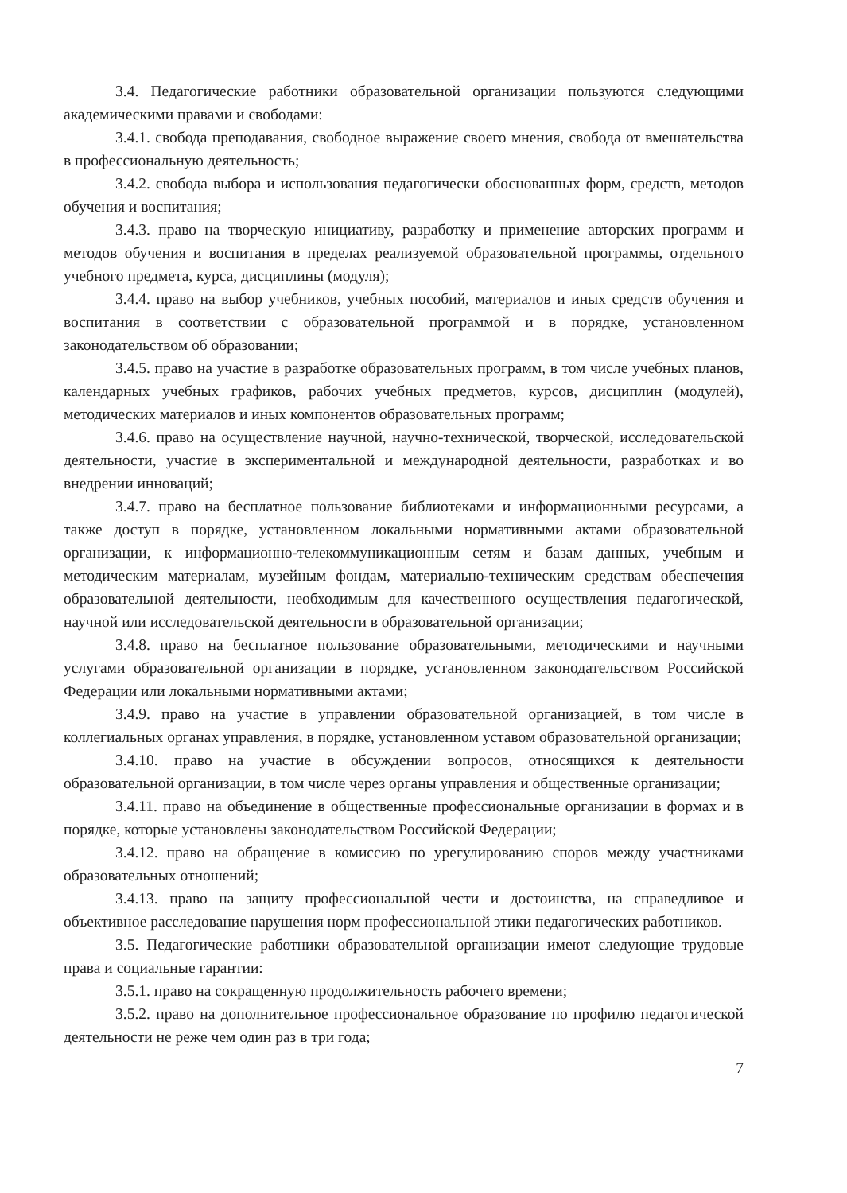3.4. Педагогические работники образовательной организации пользуются следующими академическими правами и свободами:
3.4.1. свобода преподавания, свободное выражение своего мнения, свобода от вмешательства в профессиональную деятельность;
3.4.2. свобода выбора и использования педагогически обоснованных форм, средств, методов обучения и воспитания;
3.4.3. право на творческую инициативу, разработку и применение авторских программ и методов обучения и воспитания в пределах реализуемой образовательной программы, отдельного учебного предмета, курса, дисциплины (модуля);
3.4.4. право на выбор учебников, учебных пособий, материалов и иных средств обучения и воспитания в соответствии с образовательной программой и в порядке, установленном законодательством об образовании;
3.4.5. право на участие в разработке образовательных программ, в том числе учебных планов, календарных учебных графиков, рабочих учебных предметов, курсов, дисциплин (модулей), методических материалов и иных компонентов образовательных программ;
3.4.6. право на осуществление научной, научно-технической, творческой, исследовательской деятельности, участие в экспериментальной и международной деятельности, разработках и во внедрении инноваций;
3.4.7. право на бесплатное пользование библиотеками и информационными ресурсами, а также доступ в порядке, установленном локальными нормативными актами образовательной организации, к информационно-телекоммуникационным сетям и базам данных, учебным и методическим материалам, музейным фондам, материально-техническим средствам обеспечения образовательной деятельности, необходимым для качественного осуществления педагогической, научной или исследовательской деятельности в образовательной организации;
3.4.8. право на бесплатное пользование образовательными, методическими и научными услугами образовательной организации в порядке, установленном законодательством Российской Федерации или локальными нормативными актами;
3.4.9. право на участие в управлении образовательной организацией, в том числе в коллегиальных органах управления, в порядке, установленном уставом образовательной организации;
3.4.10. право на участие в обсуждении вопросов, относящихся к деятельности образовательной организации, в том числе через органы управления и общественные организации;
3.4.11. право на объединение в общественные профессиональные организации в формах и в порядке, которые установлены законодательством Российской Федерации;
3.4.12. право на обращение в комиссию по урегулированию споров между участниками образовательных отношений;
3.4.13. право на защиту профессиональной чести и достоинства, на справедливое и объективное расследование нарушения норм профессиональной этики педагогических работников.
3.5. Педагогические работники образовательной организации имеют следующие трудовые права и социальные гарантии:
3.5.1. право на сокращенную продолжительность рабочего времени;
3.5.2. право на дополнительное профессиональное образование по профилю педагогической деятельности не реже чем один раз в три года;
7